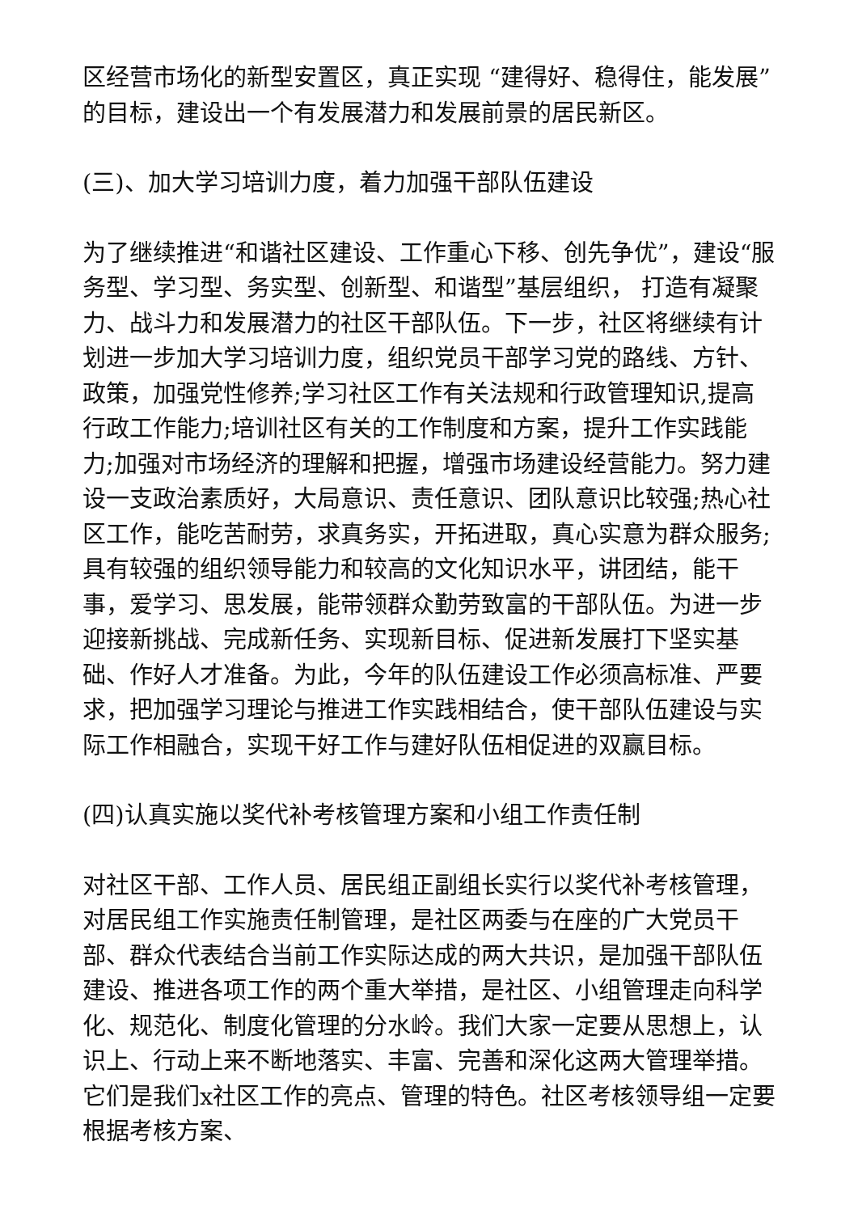区经营市场化的新型安置区，真正实现 “建得好、稳得住，能发展”的目标，建设出一个有发展潜力和发展前景的居民新区。
(三)、加大学习培训力度，着力加强干部队伍建设
为了继续推进“和谐社区建设、工作重心下移、创先争优”，建设“服务型、学习型、务实型、创新型、和谐型”基层组织， 打造有凝聚力、战斗力和发展潜力的社区干部队伍。下一步，社区将继续有计划进一步加大学习培训力度，组织党员干部学习党的路线、方针、政策，加强党性修养;学习社区工作有关法规和行政管理知识,提高行政工作能力;培训社区有关的工作制度和方案，提升工作实践能力;加强对市场经济的理解和把握，增强市场建设经营能力。努力建设一支政治素质好，大局意识、责任意识、团队意识比较强;热心社区工作，能吃苦耐劳，求真务实，开拓进取，真心实意为群众服务;具有较强的组织领导能力和较高的文化知识水平，讲团结，能干事，爱学习、思发展，能带领群众勤劳致富的干部队伍。为进一步迎接新挑战、完成新任务、实现新目标、促进新发展打下坚实基础、作好人才准备。为此，今年的队伍建设工作必须高标准、严要求，把加强学习理论与推进工作实践相结合，使干部队伍建设与实际工作相融合，实现干好工作与建好队伍相促进的双赢目标。
(四)认真实施以奖代补考核管理方案和小组工作责任制
对社区干部、工作人员、居民组正副组长实行以奖代补考核管理，对居民组工作实施责任制管理，是社区两委与在座的广大党员干部、群众代表结合当前工作实际达成的两大共识，是加强干部队伍建设、推进各项工作的两个重大举措，是社区、小组管理走向科学化、规范化、制度化管理的分水岭。我们大家一定要从思想上，认识上、行动上来不断地落实、丰富、完善和深化这两大管理举措。它们是我们x社区工作的亮点、管理的特色。社区考核领导组一定要根据考核方案、